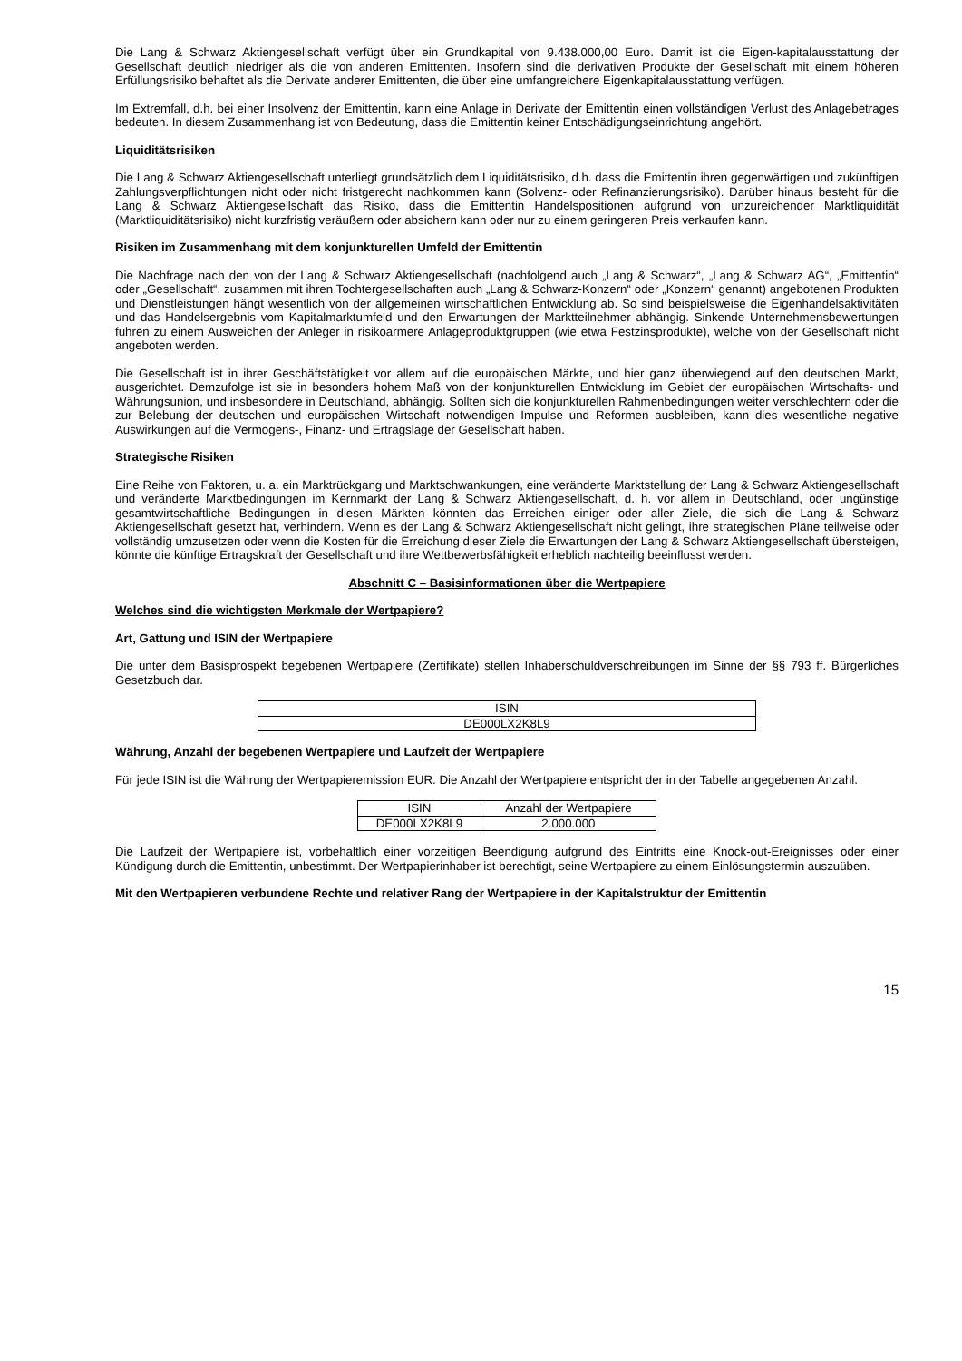Die Lang & Schwarz Aktiengesellschaft verfügt über ein Grundkapital von 9.438.000,00 Euro. Damit ist die Eigen-kapitalausstattung der Gesellschaft deutlich niedriger als die von anderen Emittenten. Insofern sind die derivativen Produkte der Gesellschaft mit einem höheren Erfüllungsrisiko behaftet als die Derivate anderer Emittenten, die über eine umfangreichere Eigenkapitalausstattung verfügen.
Im Extremfall, d.h. bei einer Insolvenz der Emittentin, kann eine Anlage in Derivate der Emittentin einen vollständigen Verlust des Anlagebetrages bedeuten. In diesem Zusammenhang ist von Bedeutung, dass die Emittentin keiner Entschädigungseinrichtung angehört.
Liquiditätsrisiken
Die Lang & Schwarz Aktiengesellschaft unterliegt grundsätzlich dem Liquiditätsrisiko, d.h. dass die Emittentin ihren gegenwärtigen und zukünftigen Zahlungsverpflichtungen nicht oder nicht fristgerecht nachkommen kann (Solvenz- oder Refinanzierungsrisiko). Darüber hinaus besteht für die Lang & Schwarz Aktiengesellschaft das Risiko, dass die Emittentin Handelspositionen aufgrund von unzureichender Marktliquidität (Marktliquiditätsrisiko) nicht kurzfristig veräußern oder absichern kann oder nur zu einem geringeren Preis verkaufen kann.
Risiken im Zusammenhang mit dem konjunkturellen Umfeld der Emittentin
Die Nachfrage nach den von der Lang & Schwarz Aktiengesellschaft (nachfolgend auch „Lang & Schwarz“, „Lang & Schwarz AG“, „Emittentin“ oder „Gesellschaft“, zusammen mit ihren Tochtergesellschaften auch „Lang & Schwarz-Konzern“ oder „Konzern“ genannt) angebotenen Produkten und Dienstleistungen hängt wesentlich von der allgemeinen wirtschaftlichen Entwicklung ab. So sind beispielsweise die Eigenhandelsaktivitäten und das Handelsergebnis vom Kapitalmarktumfeld und den Erwartungen der Marktteilnehmer abhängig. Sinkende Unternehmensbewertungen führen zu einem Ausweichen der Anleger in risikoärmere Anlageproduktgruppen (wie etwa Festzinsprodukte), welche von der Gesellschaft nicht angeboten werden.
Die Gesellschaft ist in ihrer Geschäftstätigkeit vor allem auf die europäischen Märkte, und hier ganz überwiegend auf den deutschen Markt, ausgerichtet. Demzufolge ist sie in besonders hohem Maß von der konjunkturellen Entwicklung im Gebiet der europäischen Wirtschafts- und Währungsunion, und insbesondere in Deutschland, abhängig. Sollten sich die konjunkturellen Rahmenbedingungen weiter verschlechtern oder die zur Belebung der deutschen und europäischen Wirtschaft notwendigen Impulse und Reformen ausbleiben, kann dies wesentliche negative Auswirkungen auf die Vermögens-, Finanz- und Ertragslage der Gesellschaft haben.
Strategische Risiken
Eine Reihe von Faktoren, u. a. ein Marktrückgang und Marktschwankungen, eine veränderte Marktstellung der Lang & Schwarz Aktiengesellschaft und veränderte Marktbedingungen im Kernmarkt der Lang & Schwarz Aktiengesellschaft, d. h. vor allem in Deutschland, oder ungünstige gesamtwirtschaftliche Bedingungen in diesen Märkten könnten das Erreichen einiger oder aller Ziele, die sich die Lang & Schwarz Aktiengesellschaft gesetzt hat, verhindern. Wenn es der Lang & Schwarz Aktiengesellschaft nicht gelingt, ihre strategischen Pläne teilweise oder vollständig umzusetzen oder wenn die Kosten für die Erreichung dieser Ziele die Erwartungen der Lang & Schwarz Aktiengesellschaft übersteigen, könnte die künftige Ertragskraft der Gesellschaft und ihre Wettbewerbsfähigkeit erheblich nachteilig beeinflusst werden.
Abschnitt C – Basisinformationen über die Wertpapiere
Welches sind die wichtigsten Merkmale der Wertpapiere?
Art, Gattung und ISIN der Wertpapiere
Die unter dem Basisprospekt begebenen Wertpapiere (Zertifikate) stellen Inhaberschuldverschreibungen im Sinne der §§ 793 ff. Bürgerliches Gesetzbuch dar.
| ISIN |
| DE000LX2K8L9 |
Währung, Anzahl der begebenen Wertpapiere und Laufzeit der Wertpapiere
Für jede ISIN ist die Währung der Wertpapieremission EUR. Die Anzahl der Wertpapiere entspricht der in der Tabelle angegebenen Anzahl.
| ISIN | Anzahl der Wertpapiere |
| DE000LX2K8L9 | 2.000.000 |
Die Laufzeit der Wertpapiere ist, vorbehaltlich einer vorzeitigen Beendigung aufgrund des Eintritts eine Knock-out-Ereignisses oder einer Kündigung durch die Emittentin, unbestimmt. Der Wertpapierinhaber ist berechtigt, seine Wertpapiere zu einem Einlösungstermin auszuüben.
Mit den Wertpapieren verbundene Rechte und relativer Rang der Wertpapiere in der Kapitalstruktur der Emittentin
15